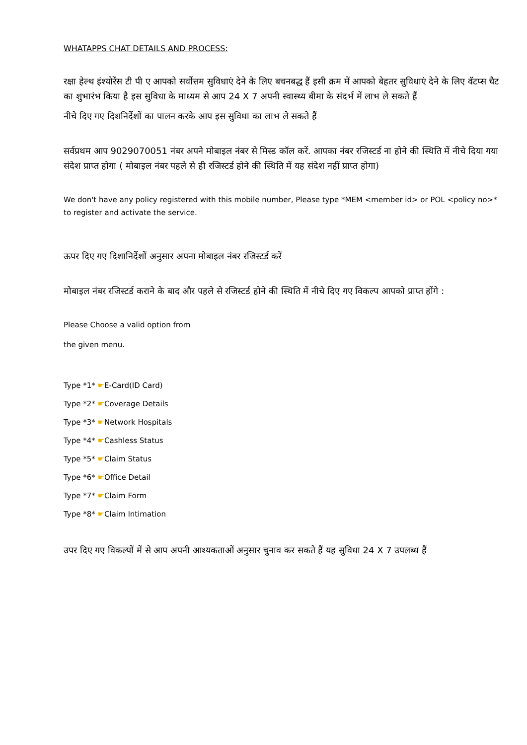WHATAPPS CHAT DETAILS AND PROCESS:
रक्षा हेल्थ इंश्योरेंस टी पी ए आपको सर्वोत्तम सुविधाएं देने के लिए बचनबद्ध हैं इसी क्रम में आपको बेहतर सुविधाएं देने के लिए वॅटप्स चैट का शुभारंभ किया है इस सुविधा के माध्यम से आप 24 X 7 अपनी स्वास्थ्य बीमा के संदर्भ में लाभ ले सकते हैं
नीचे दिए गए दिशनिर्देशों का पालन करके आप इस सुविधा का लाभ ले सकते हैं
सर्वप्रथम आप 9029070051 नंबर अपने मोबाइल नंबर से मिस्ड कॉल करें. आपका नंबर रजिस्टर्ड ना होने की स्थिति में नीचे दिया गया संदेश प्राप्त होगा ( मोबाइल नंबर पहले से ही रजिस्टर्ड होने की स्थिति में यह संदेश नहीं प्राप्त होगा)
We don't have any policy registered with this mobile number, Please type *MEM <member id> or POL <policy no>* to register and activate the service.
ऊपर दिए गए दिशानिर्देशों अनुसार अपना मोबाइल नंबर रजिस्टर्ड करें
मोबाइल नंबर रजिस्टर्ड कराने के बाद और पहले से रजिस्टर्ड होने की स्थिति में नीचे दिए गए विकल्प आपको प्राप्त होंगे :
Please Choose a valid option from
the given menu.
Type *1* ☛E-Card(ID Card)
Type *2* ☛Coverage Details
Type *3* ☛Network Hospitals
Type *4* ☛Cashless Status
Type *5* ☛Claim Status
Type *6* ☛Office Detail
Type *7* ☛Claim Form
Type *8* ☛Claim Intimation
उपर दिए गए विकल्पों में से आप अपनी आश्यकताओं अनुसार चुनाव कर सकते हैं यह सुविधा 24 X 7 उपलब्ध हैं